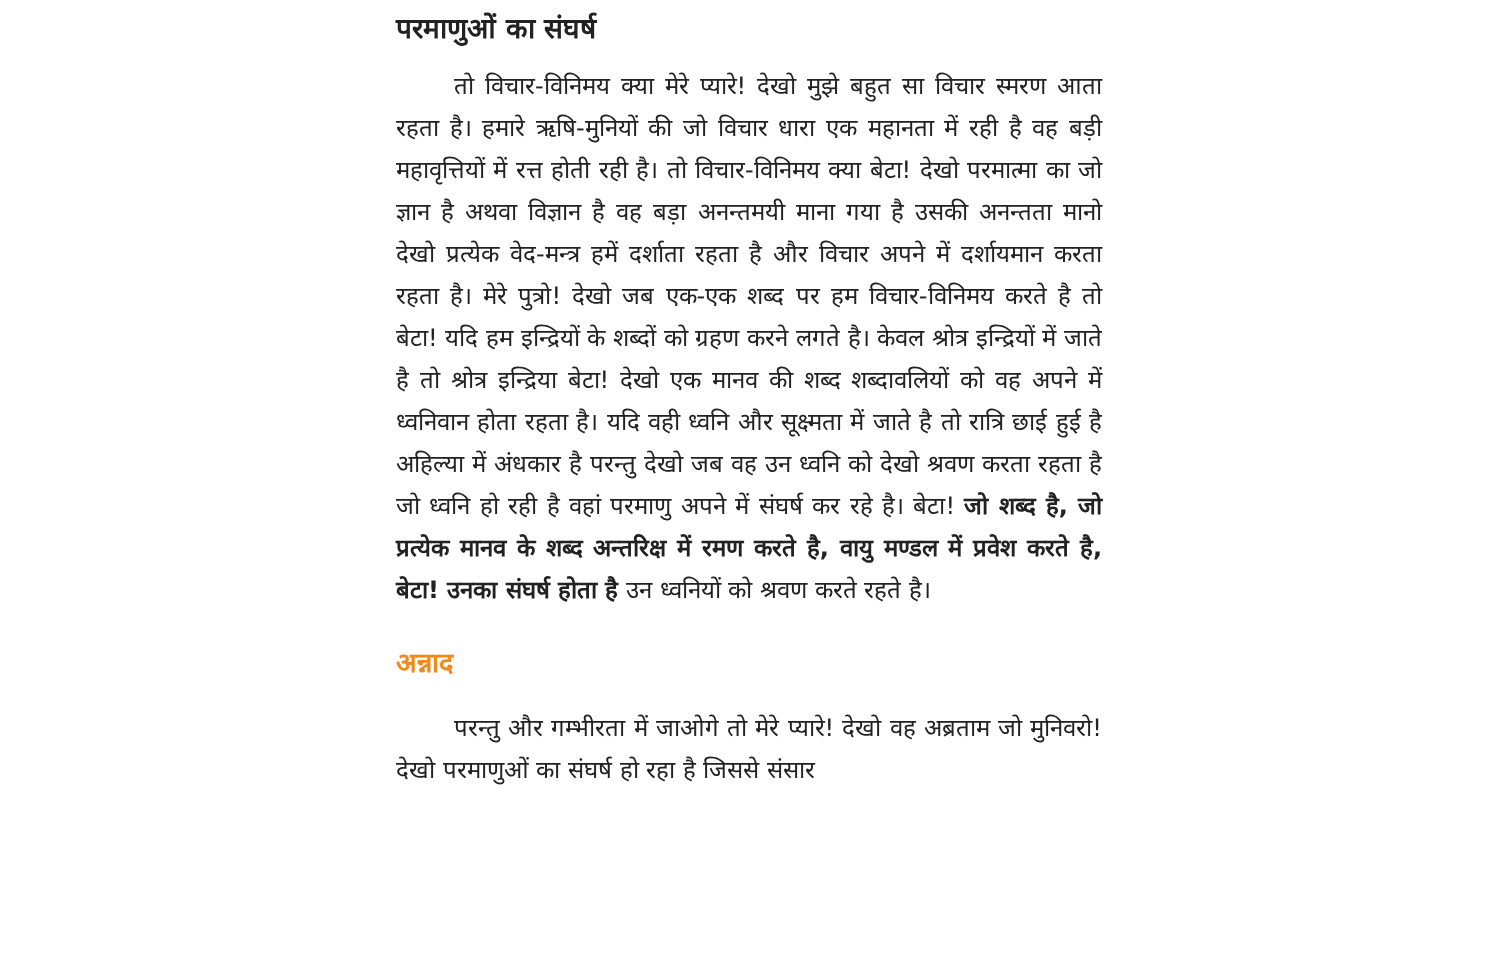परमाणुओं का संघर्ष
तो विचार-विनिमय क्या मेरे प्यारे! देखो मुझे बहुत सा विचार स्मरण आता रहता है। हमारे ऋषि-मुनियों की जो विचार धारा एक महानता में रही है वह बड़ी महावृत्तियों में रत्त होती रही है। तो विचार-विनिमय क्या बेटा! देखो परमात्मा का जो ज्ञान है अथवा विज्ञान है वह बड़ा अनन्तमयी माना गया है उसकी अनन्तता मानो देखो प्रत्येक वेद-मन्त्र हमें दर्शाता रहता है और विचार अपने में दर्शायमान करता रहता है। मेरे पुत्रो! देखो जब एक-एक शब्द पर हम विचार-विनिमय करते है तो बेटा! यदि हम इन्द्रियों के शब्दों को ग्रहण करने लगते है। केवल श्रोत्र इन्द्रियों में जाते है तो श्रोत्र इन्द्रिया बेटा! देखो एक मानव की शब्द शब्दावलियों को वह अपने में ध्वनिवान होता रहता है। यदि वही ध्वनि और सूक्ष्मता में जाते है तो रात्रि छाई हुई है अहिल्या में अंधकार है परन्तु देखो जब वह उन ध्वनि को देखो श्रवण करता रहता है जो ध्वनि हो रही है वहां परमाणु अपने में संघर्ष कर रहे है। बेटा! जो शब्द है, जो प्रत्येक मानव के शब्द अन्तरिक्ष में रमण करते है, वायु मण्डल में प्रवेश करते है, बेटा! उनका संघर्ष होता है उन ध्वनियों को श्रवण करते रहते है।
अन्नाद
परन्तु और गम्भीरता में जाओगे तो मेरे प्यारे! देखो वह अब्रताम जो मुनिवरो! देखो परमाणुओं का संघर्ष हो रहा है जिससे संसार